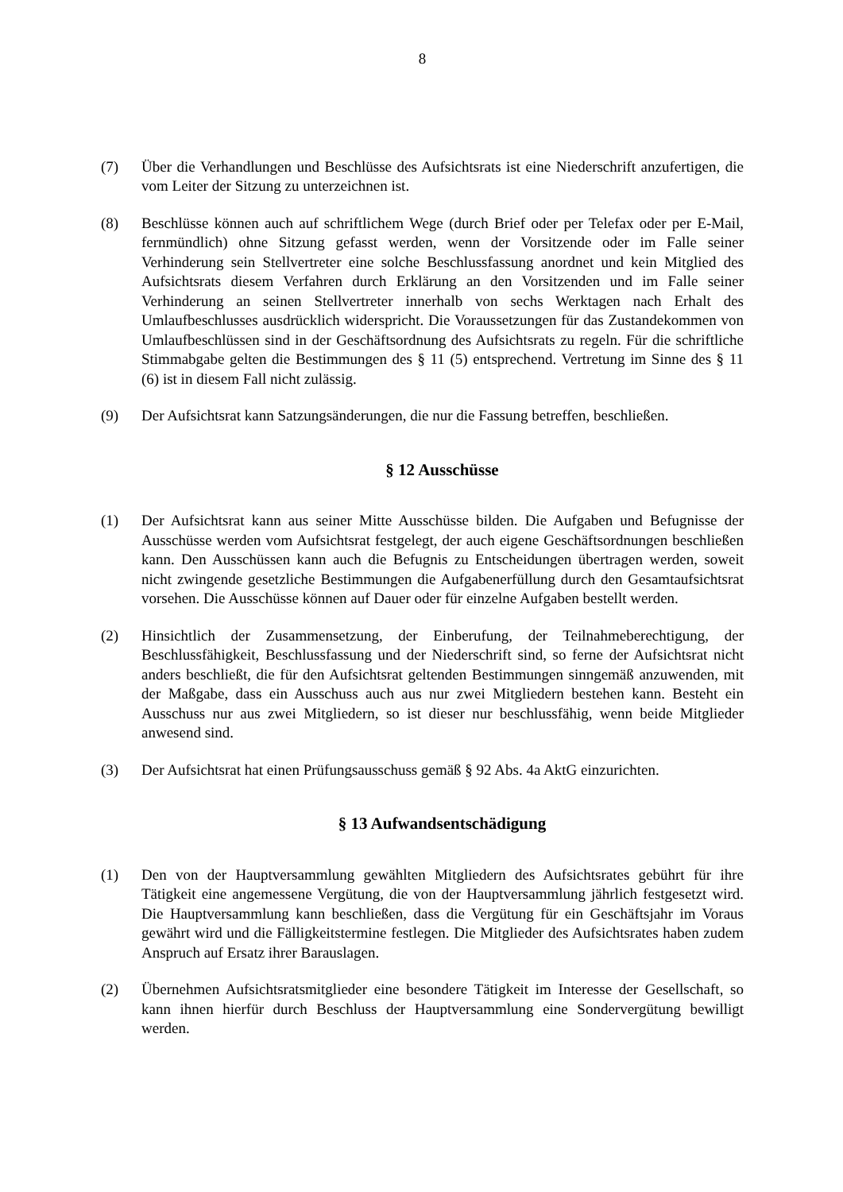8
(7) Über die Verhandlungen und Beschlüsse des Aufsichtsrats ist eine Niederschrift anzufertigen, die vom Leiter der Sitzung zu unterzeichnen ist.
(8) Beschlüsse können auch auf schriftlichem Wege (durch Brief oder per Telefax oder per E-Mail, fernmündlich) ohne Sitzung gefasst werden, wenn der Vorsitzende oder im Falle seiner Verhinderung sein Stellvertreter eine solche Beschlussfassung anordnet und kein Mitglied des Aufsichtsrats diesem Verfahren durch Erklärung an den Vorsitzenden und im Falle seiner Verhinderung an seinen Stellvertreter innerhalb von sechs Werktagen nach Erhalt des Umlaufbeschlusses ausdrücklich widerspricht. Die Voraussetzungen für das Zustandekommen von Umlaufbeschlüssen sind in der Geschäftsordnung des Aufsichtsrats zu regeln. Für die schriftliche Stimmabgabe gelten die Bestimmungen des § 11 (5) entsprechend. Vertretung im Sinne des § 11 (6) ist in diesem Fall nicht zulässig.
(9) Der Aufsichtsrat kann Satzungsänderungen, die nur die Fassung betreffen, beschließen.
§ 12 Ausschüsse
(1) Der Aufsichtsrat kann aus seiner Mitte Ausschüsse bilden. Die Aufgaben und Befugnisse der Ausschüsse werden vom Aufsichtsrat festgelegt, der auch eigene Geschäftsordnungen beschließen kann. Den Ausschüssen kann auch die Befugnis zu Entscheidungen übertragen werden, soweit nicht zwingende gesetzliche Bestimmungen die Aufgabenerfüllung durch den Gesamtaufsichtsrat vorsehen. Die Ausschüsse können auf Dauer oder für einzelne Aufgaben bestellt werden.
(2) Hinsichtlich der Zusammensetzung, der Einberufung, der Teilnahmeberechtigung, der Beschlussfähigkeit, Beschlussfassung und der Niederschrift sind, so ferne der Aufsichtsrat nicht anders beschließt, die für den Aufsichtsrat geltenden Bestimmungen sinngemäß anzuwenden, mit der Maßgabe, dass ein Ausschuss auch aus nur zwei Mitgliedern bestehen kann. Besteht ein Ausschuss nur aus zwei Mitgliedern, so ist dieser nur beschlussfähig, wenn beide Mitglieder anwesend sind.
(3) Der Aufsichtsrat hat einen Prüfungsausschuss gemäß § 92 Abs. 4a AktG einzurichten.
§ 13 Aufwandsentschädigung
(1) Den von der Hauptversammlung gewählten Mitgliedern des Aufsichtsrates gebührt für ihre Tätigkeit eine angemessene Vergütung, die von der Hauptversammlung jährlich festgesetzt wird. Die Hauptversammlung kann beschließen, dass die Vergütung für ein Geschäftsjahr im Voraus gewährt wird und die Fälligkeitstermine festlegen. Die Mitglieder des Aufsichtsrates haben zudem Anspruch auf Ersatz ihrer Barauslagen.
(2) Übernehmen Aufsichtsratsmitglieder eine besondere Tätigkeit im Interesse der Gesellschaft, so kann ihnen hierfür durch Beschluss der Hauptversammlung eine Sondervergütung bewilligt werden.